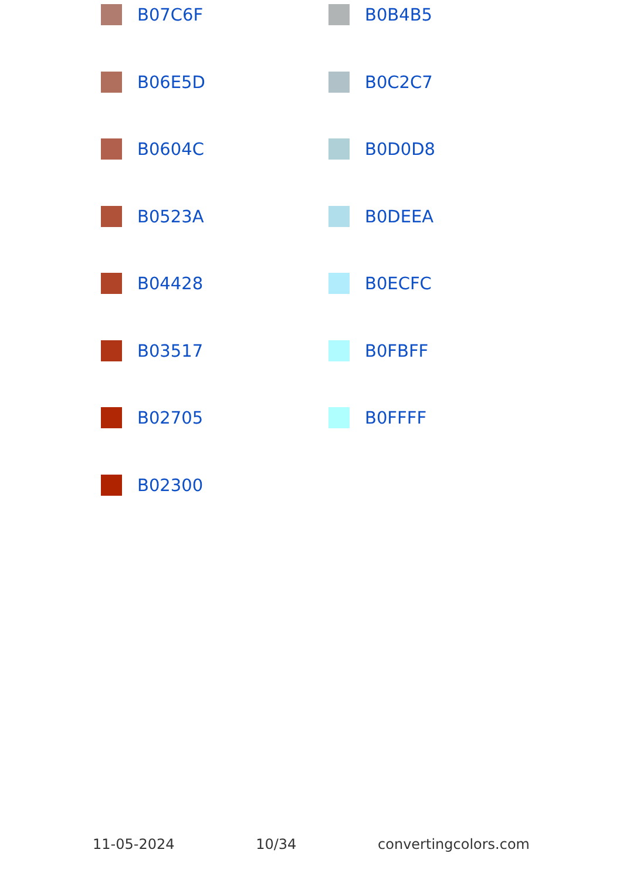B07C6F
B0B4B5
B06E5D
B0C2C7
B0604C
B0D0D8
B0523A
B0DEEA
B04428
B0ECFC
B03517
B0FBFF
B02705
B0FFFF
B02300
11-05-2024 10/34 convertingcolors.com